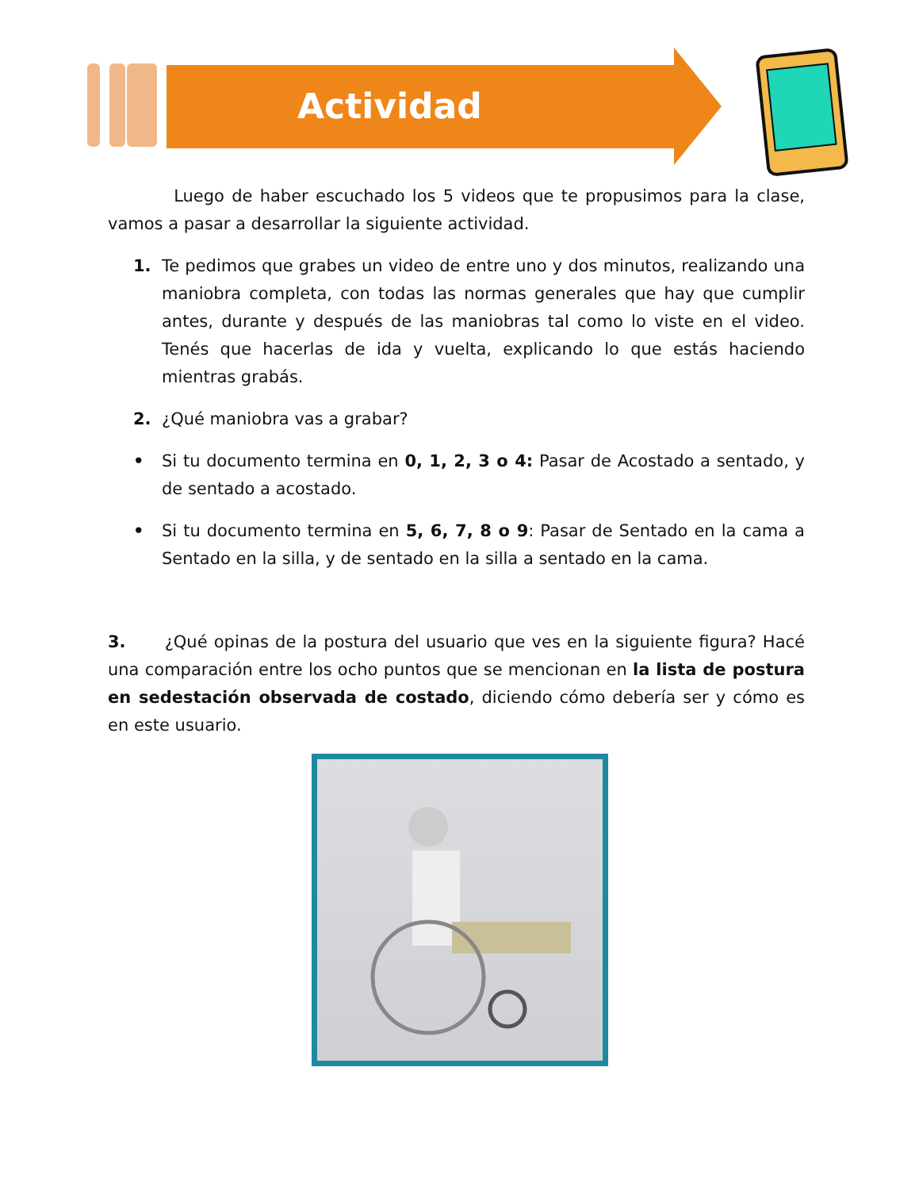Actividad
Luego de haber escuchado los 5 videos que te propusimos para la clase, vamos a pasar a desarrollar la siguiente actividad.
1. Te pedimos que grabes un video de entre uno y dos minutos, realizando una maniobra completa, con todas las normas generales que hay que cumplir antes, durante y después de las maniobras tal como lo viste en el video. Tenés que hacerlas de ida y vuelta, explicando lo que estás haciendo mientras grabás.
2. ¿Qué maniobra vas a grabar?
• Si tu documento termina en 0, 1, 2, 3 o 4: Pasar de Acostado a sentado, y de sentado a acostado.
• Si tu documento termina en 5, 6, 7, 8 o 9: Pasar de Sentado en la cama a Sentado en la silla, y de sentado en la silla a sentado en la cama.
3. ¿Qué opinas de la postura del usuario que ves en la siguiente figura? Hacé una comparación entre los ocho puntos que se mencionan en la lista de postura en sedestación observada de costado, diciendo cómo debería ser y cómo es en este usuario.